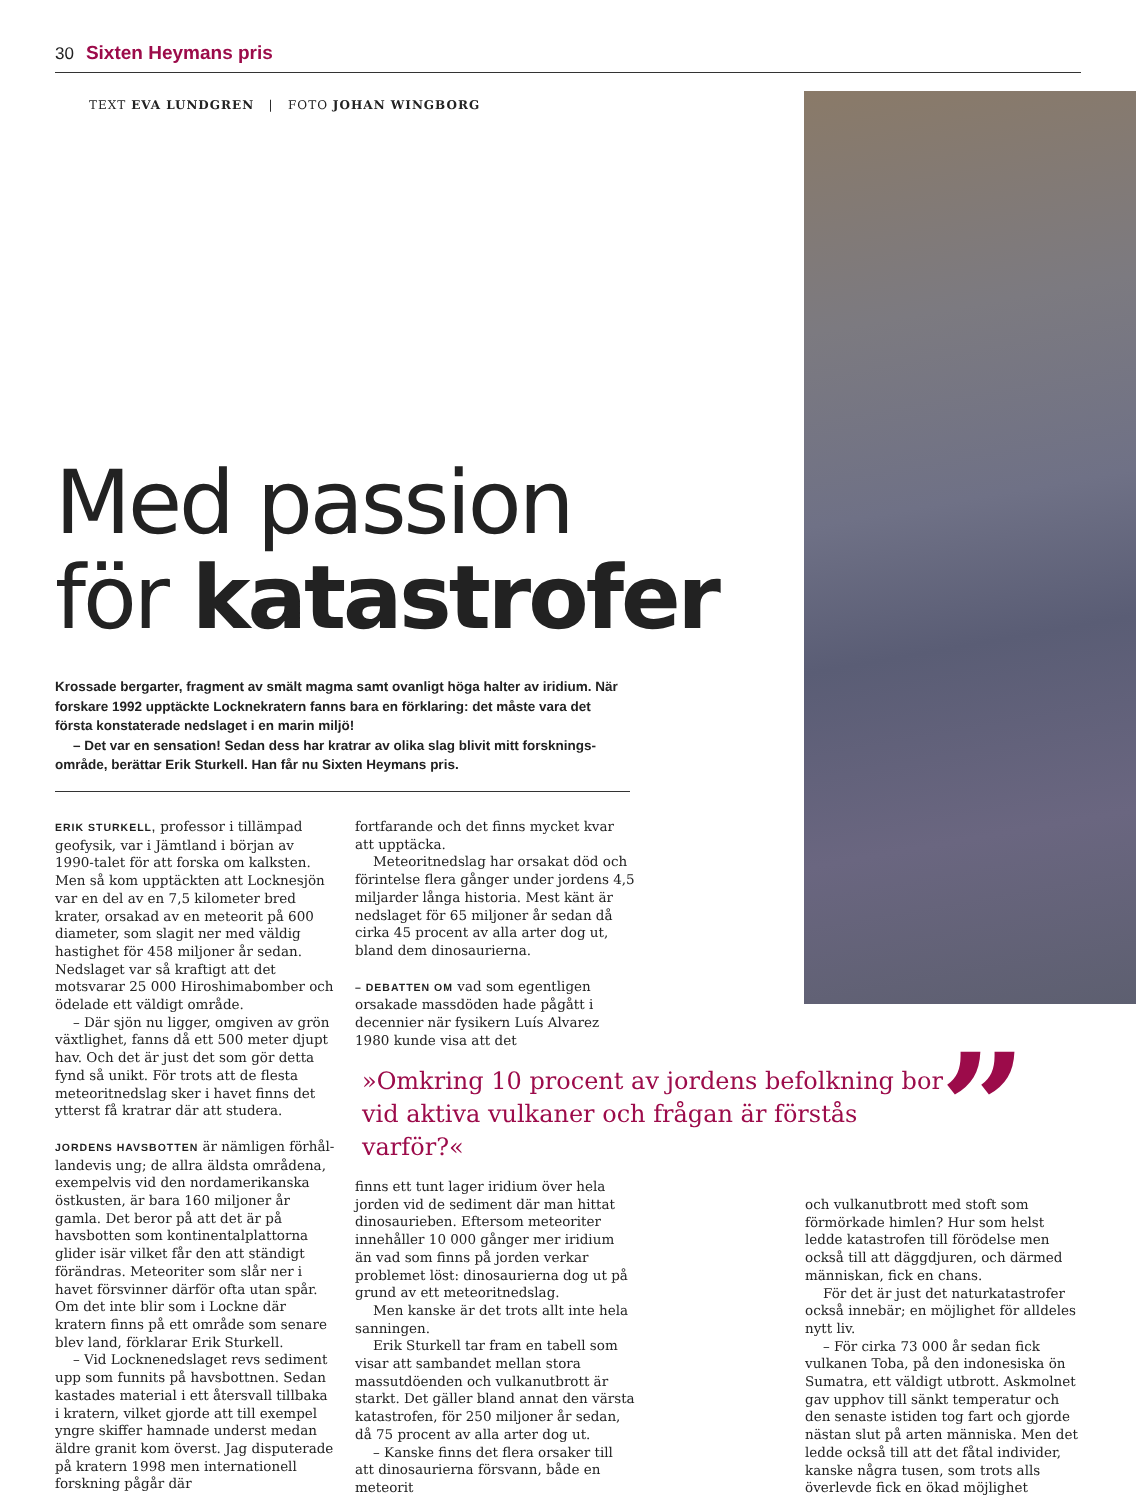30 Sixten Heymans pris
TEXT EVA LUNDGREN | FOTO JOHAN WINGBORG
Med passion
för katastrofer
Krossade bergarter, fragment av smält magma samt ovanligt höga halter av iridium. När forskare 1992 upptäckte Locknekratern fanns bara en förklaring: det måste vara det första konstaterade nedslaget i en marin miljö!
– Det var en sensation! Sedan dess har kratrar av olika slag blivit mitt forsknings­område, berättar Erik Sturkell. Han får nu Sixten Heymans pris.
ERIK STURKELL, professor i tillämpad geo­fysik, var i Jämtland i början av 1990-talet för att forska om kalksten. Men så kom upptäckten att Locknesjön var en del av en 7,5 kilometer bred krater, orsakad av en meteorit på 600 diameter, som slagit ner med väldig hastighet för 458 miljoner år sedan. Nedslaget var så kraftigt att det motsvarar 25 000 Hiroshimabomber och ödelade ett väldigt område.
– Där sjön nu ligger, omgiven av grön växtlighet, fanns då ett 500 meter djupt hav. Och det är just det som gör detta fynd så unikt. För trots att de flesta meteoritnedslag sker i havet finns det ytterst få kratrar där att studera.
JORDENS HAVSBOTTEN är nämligen förhål­landevis ung; de allra äldsta områdena, exempelvis vid den nordamerikanska östkusten, är bara 160 miljoner år gamla. Det beror på att det är på havsbotten som kontinentalplattorna glider isär vilket får den att ständigt förändras. Meteoriter som slår ner i havet försvinner därför ofta utan spår. Om det inte blir som i Lockne där kratern finns på ett område som senare blev land, förklarar Erik Sturkell.
– Vid Locknenedslaget revs sediment upp som funnits på havsbottnen. Sedan kastades material i ett återsvall tillbaka i kratern, vilket gjorde att till exempel yngre skiffer hamnade underst medan äldre granit kom överst. Jag disputerade på kratern 1998 men internationell forskning pågår där
fortfarande och det finns mycket kvar att upptäcka.
Meteoritnedslag har orsakat död och förintelse flera gånger under jordens 4,5 miljarder långa historia. Mest känt är nedslaget för 65 miljoner år sedan då cirka 45 procent av alla arter dog ut, bland dem dinosaurierna.
– DEBATTEN OM vad som egentligen orsaka­de massdöden hade pågått i decennier när fysikern Luís Alvarez 1980 kunde visa att det
»Omkring 10 procent av jordens befolkning bor vid aktiva vulkaner och frågan är förstås varför?«
”
finns ett tunt lager iridium över hela jorden vid de sediment där man hittat dinosaurie­ben. Eftersom meteoriter innehåller 10 000 gånger mer iridium än vad som finns på jorden verkar problemet löst: dinosaurierna dog ut på grund av ett meteoritnedslag.
Men kanske är det trots allt inte hela sanningen.
Erik Sturkell tar fram en tabell som visar att sambandet mellan stora massutdöenden och vulkanutbrott är starkt. Det gäller bland annat den värsta katastrofen, för 250 miljoner år sedan, då 75 procent av alla arter dog ut.
– Kanske finns det flera orsaker till att dinosaurierna försvann, både en meteorit
och vulkanutbrott med stoft som förmörka­de himlen? Hur som helst ledde katastrofen till förödelse men också till att däggdjuren, och därmed människan, fick en chans.
För det är just det naturkatastrofer också innebär; en möjlighet för alldeles nytt liv.
– För cirka 73 000 år sedan fick vulkanen Toba, på den indonesiska ön Sumatra, ett väldigt utbrott. Askmolnet gav upphov till sänkt temperatur och den senaste istiden tog fart och gjorde nästan slut på arten människa. Men det ledde också till att det fåtal individer, kanske några tusen, som trots alls överlevde fick en ökad möjlighet